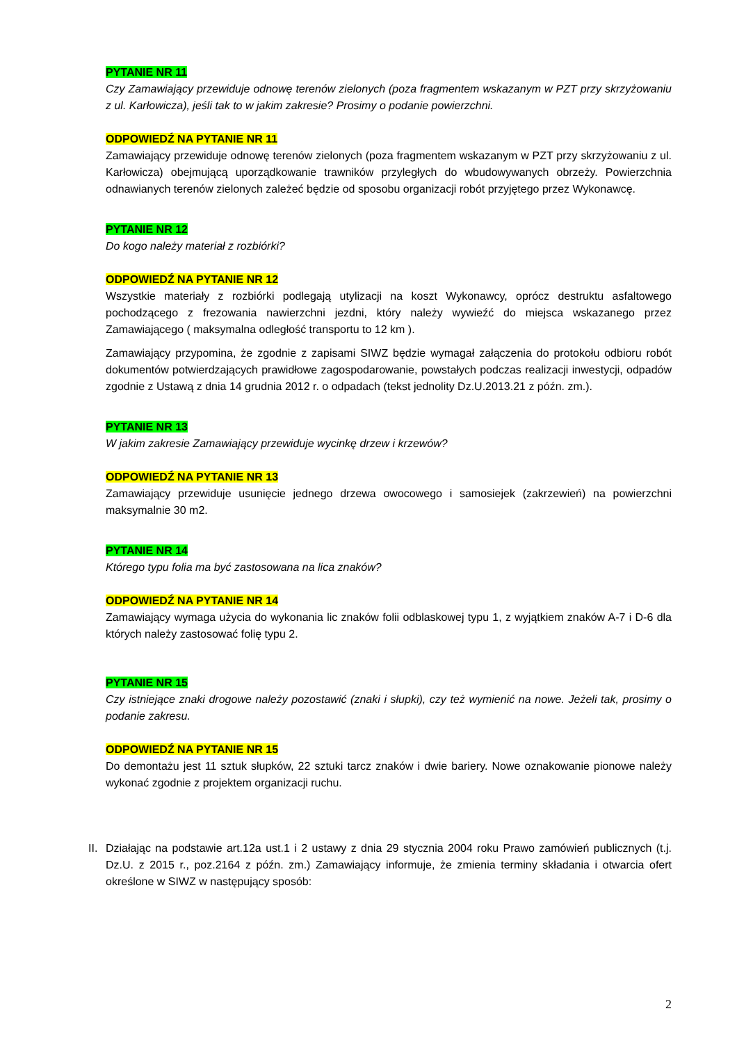PYTANIE NR 11
Czy Zamawiający przewiduje odnowę terenów zielonych (poza fragmentem wskazanym w PZT przy skrzyżowaniu z ul. Karłowicza), jeśli tak to w jakim zakresie? Prosimy o podanie powierzchni.
ODPOWIEDŹ NA PYTANIE NR 11
Zamawiający przewiduje odnowę terenów zielonych (poza fragmentem wskazanym w PZT przy skrzyżowaniu z ul. Karłowicza) obejmującą uporządkowanie trawników przyległych do wbudowywanych obrzeży. Powierzchnia odnawianych terenów zielonych zależeć będzie od sposobu organizacji robót przyjętego przez Wykonawcę.
PYTANIE NR 12
Do kogo należy materiał z rozbiórki?
ODPOWIEDŹ NA PYTANIE NR 12
Wszystkie materiały z rozbiórki podlegają utylizacji na koszt Wykonawcy, oprócz destruktu asfaltowego pochodzącego z frezowania nawierzchni jezdni, który należy wywieźć do miejsca wskazanego przez Zamawiającego ( maksymalna odległość transportu to 12 km ).
Zamawiający przypomina, że zgodnie z zapisami SIWZ będzie wymagał załączenia do protokołu odbioru robót dokumentów potwierdzających prawidłowe zagospodarowanie, powstałych podczas realizacji inwestycji, odpadów zgodnie z Ustawą z dnia 14 grudnia 2012 r. o odpadach (tekst jednolity Dz.U.2013.21 z późn. zm.).
PYTANIE NR 13
W jakim zakresie Zamawiający przewiduje wycinkę drzew i krzewów?
ODPOWIEDŹ NA PYTANIE NR 13
Zamawiający przewiduje usunięcie jednego drzewa owocowego i samosiejek (zakrzewień) na powierzchni maksymalnie 30 m2.
PYTANIE NR 14
Którego typu folia ma być zastosowana na lica znaków?
ODPOWIEDŹ NA PYTANIE NR 14
Zamawiający wymaga użycia do wykonania lic znaków folii odblaskowej typu 1, z wyjątkiem znaków A-7 i D-6 dla których należy zastosować folię typu 2.
PYTANIE NR 15
Czy istniejące znaki drogowe należy pozostawić (znaki i słupki), czy też wymienić na nowe. Jeżeli tak, prosimy o podanie zakresu.
ODPOWIEDŹ NA PYTANIE NR 15
Do demontażu jest 11 sztuk słupków, 22 sztuki tarcz znaków i dwie bariery. Nowe oznakowanie pionowe należy wykonać zgodnie z projektem organizacji ruchu.
II.
Działając na podstawie art.12a ust.1 i 2 ustawy z dnia 29 stycznia 2004 roku Prawo zamówień publicznych (t.j. Dz.U. z 2015 r., poz.2164 z późn. zm.) Zamawiający informuje, że zmienia terminy składania i otwarcia ofert określone w SIWZ w następujący sposób:
2